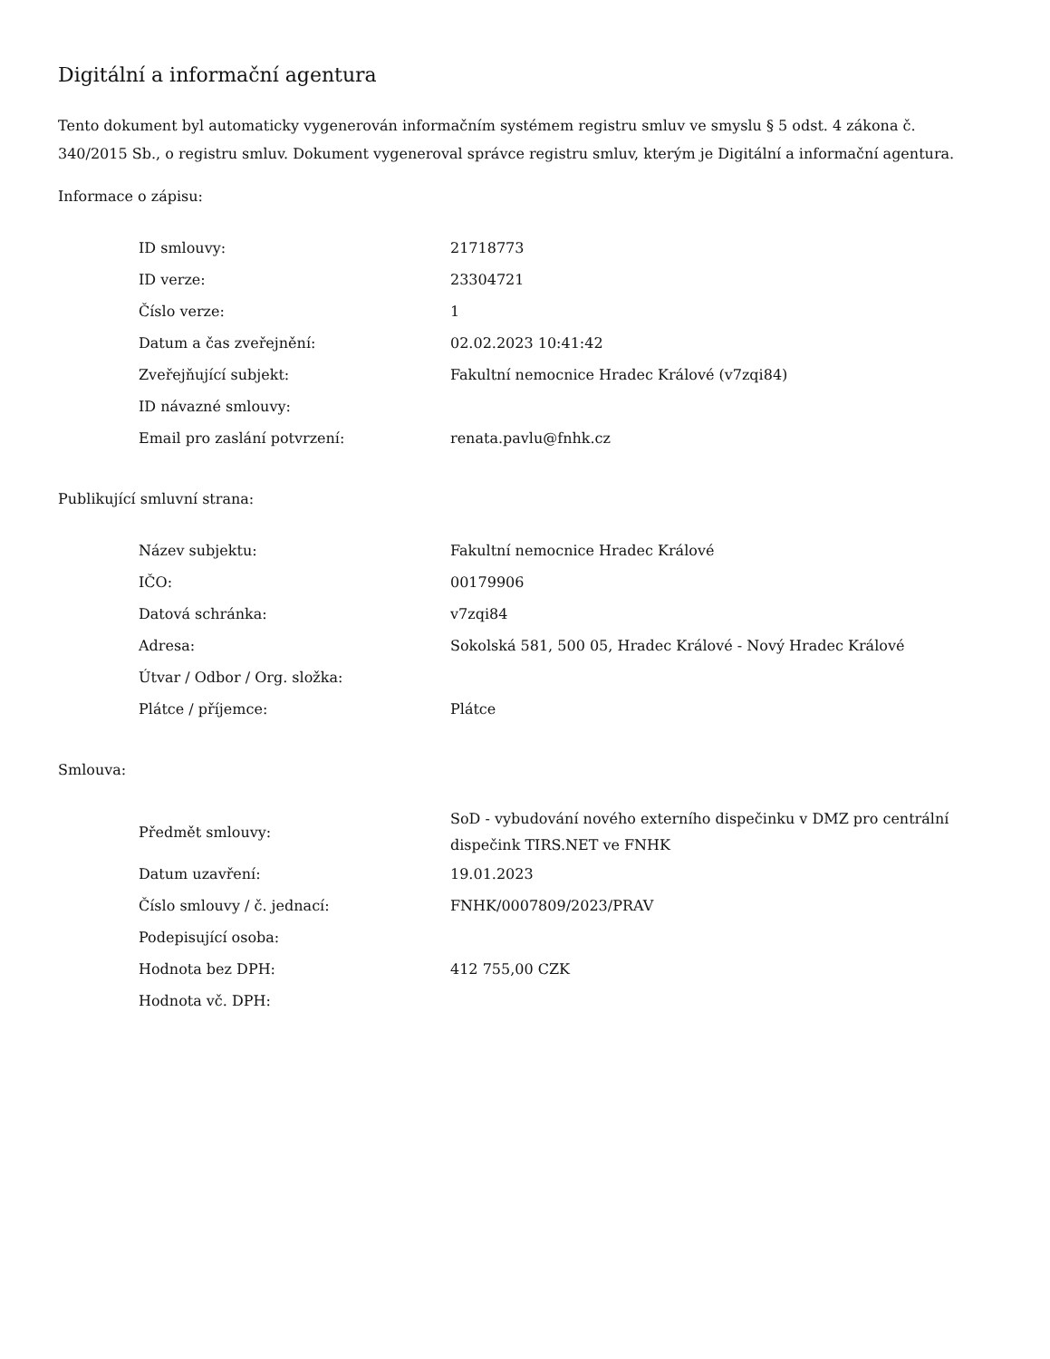Digitální a informační agentura
Tento dokument byl automaticky vygenerován informačním systémem registru smluv ve smyslu § 5 odst. 4 zákona č. 340/2015 Sb., o registru smluv. Dokument vygeneroval správce registru smluv, kterým je Digitální a informační agentura.
Informace o zápisu:
| ID smlouvy: | 21718773 |
| ID verze: | 23304721 |
| Číslo verze: | 1 |
| Datum a čas zveřejnění: | 02.02.2023 10:41:42 |
| Zveřejňující subjekt: | Fakultní nemocnice Hradec Králové (v7zqi84) |
| ID návazné smlouvy: | |
| Email pro zaslání potvrzení: | renata.pavlu@fnhk.cz |
Publikující smluvní strana:
| Název subjektu: | Fakultní nemocnice Hradec Králové |
| IČO: | 00179906 |
| Datová schránka: | v7zqi84 |
| Adresa: | Sokolská 581, 500 05, Hradec Králové - Nový Hradec Králové |
| Útvar / Odbor / Org. složka: | |
| Plátce / příjemce: | Plátce |
Smlouva:
| Předmět smlouvy: | SoD - vybudování nového externího dispečinku v DMZ pro centrální dispečink TIRS.NET ve FNHK |
| Datum uzavření: | 19.01.2023 |
| Číslo smlouvy / č. jednací: | FNHK/0007809/2023/PRAV |
| Podepisující osoba: | |
| Hodnota bez DPH: | 412 755,00 CZK |
| Hodnota vč. DPH: | |